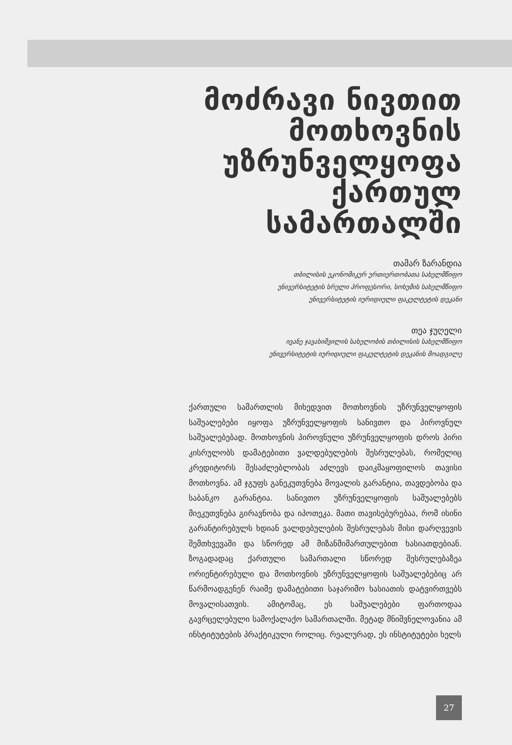მოძრავი ნივთით მოთხოვნის უზრუნველყოფა ქართულ სამართალში
თამარ ზარანდია
თბილისის ეკონომიკურ ურთიერთობათა სახელმწიფო
უნივერსიტეტის სრული პროფესორი, სოხუმის სახელმწიფო
უნივერსიტეტის იურიდიული ფაკულტეტის დეკანი
თეა ჯუღელი
ივანე ჯავახიშვილის სახელობის თბილისის სახელმწიფო
უნივერსიტეტის იურიდიული ფაკულტეტის დეკანის მოადგილე
ქართული სამართლის მიხედვით მოთხოვნის უზრუნველყოფის საშუალებები იყოფა უზრუნველყოფის სანივთო და პიროვნულ საშუალებებად. მოთხოვნის პიროვნული უზრუნველყოფის დროს პირი კისრულობს დამატებითი ვალდებულების შესრულებას, რომელიც კრედიტორს შესაძლებლობას აძლევს დაიკმაყოფილოს თავისი მოთხოვნა. ამ ჯგუფს განეკუთვნება მოვალის გარანტია, თავდებობა და საბანკო გარანტია. სანივთო უზრუნველყოფის საშუალებებს მიეკუთვნება გირავნობა და იპოთეკა. მათი თავისებურებაა, რომ ისინი გარანტირებულს ხდიან ვალდებულების შესრულებას მისი დარღვევის შემთხვევაში და სწორედ ამ მიზანმიმართულებით ხასიათდებიან. ზოგადადაც ქართული სამართალი სწორედ შესრულებაზეა ორიენტირებული და მოთხოვნის უზრუნველყოფის საშუალებებიც არ წარმოადგენენ რაიმე დამატებითი საჯარიმო ხასიათის დატვირთვებს მოვალისათვის. ამიტომაც, ეს საშუალებები ფართოდაა გავრცელებული სამოქალაქო სამართალში. მეტად მნიშვნელოვანია ამ ინსტიტუტების პრაქტიკული როლიც. რეალურად, ეს ინსტიტუტები ხელს
27